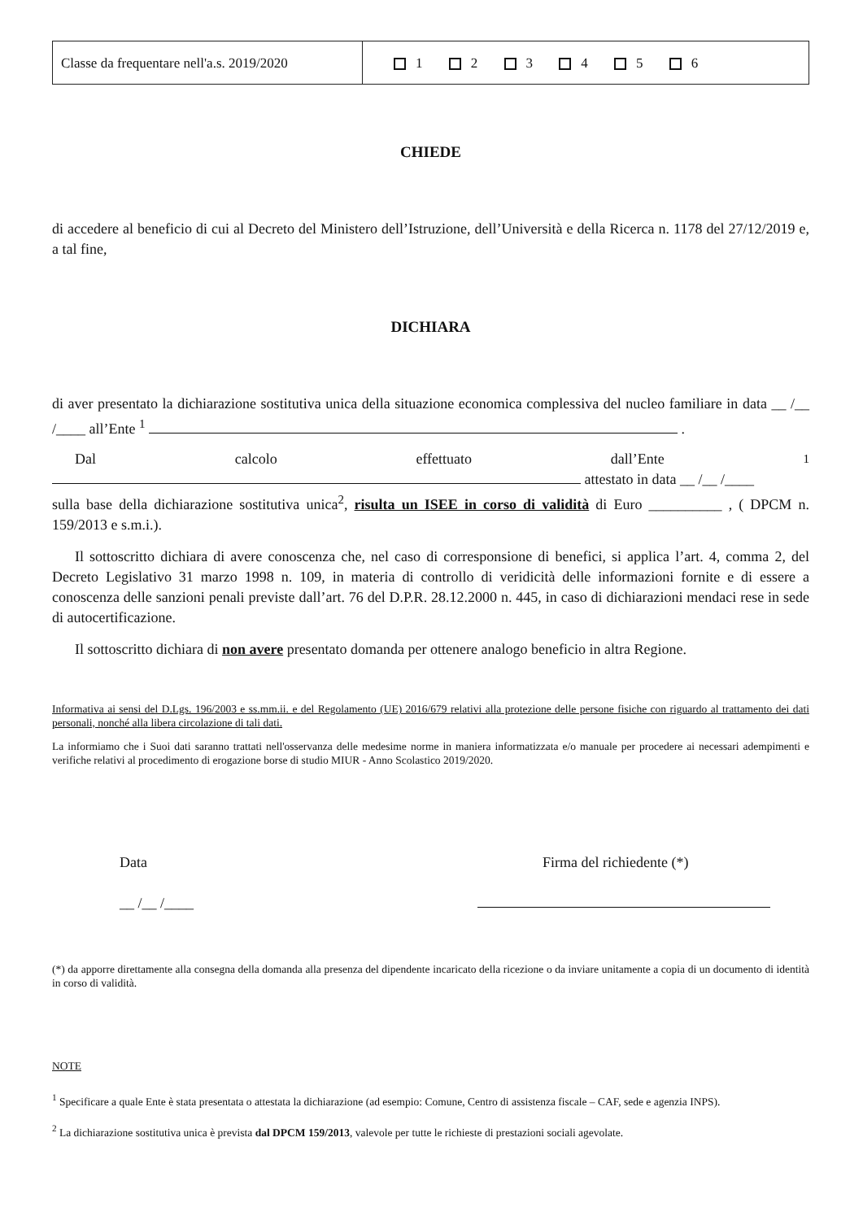| Classe da frequentare nell'a.s. 2019/2020 | 1 2 3 4 5 6 |
CHIEDE
di accedere al beneficio di cui al Decreto del Ministero dell’Istruzione, dell’Università e della Ricerca n. 1178 del 27/12/2019 e, a tal fine,
DICHIARA
di aver presentato la dichiarazione sostitutiva unica della situazione economica complessiva del nucleo familiare in data __ /__ /____ all’Ente <sup>1</sup> .
Dal calcolo effettuato dall’Ente <sup>1</sup>
attestato in data __ /__ /____
sulla base della dichiarazione sostitutiva unica<sup>2</sup>, risulta un ISEE in corso di validità di Euro __________ , ( DPCM n. 159/2013 e s.m.i.).
Il sottoscritto dichiara di avere conoscenza che, nel caso di corresponsione di benefici, si applica l’art. 4, comma 2, del Decreto Legislativo 31 marzo 1998 n. 109, in materia di controllo di veridicità delle informazioni fornite e di essere a conoscenza delle sanzioni penali previste dall’art. 76 del D.P.R. 28.12.2000 n. 445, in caso di dichiarazioni mendaci rese in sede di autocertificazione.
Il sottoscritto dichiara di non avere presentato domanda per ottenere analogo beneficio in altra Regione.
Informativa ai sensi del D.Lgs. 196/2003 e ss.mm.ii. e del Regolamento (UE) 2016/679 relativi alla protezione delle persone fisiche con riguardo al trattamento dei dati personali, nonché alla libera circolazione di tali dati.
La informiamo che i Suoi dati saranno trattati nell'osservanza delle medesime norme in maniera informatizzata e/o manuale per procedere ai necessari adempimenti e verifiche relativi al procedimento di erogazione borse di studio MIUR - Anno Scolastico 2019/2020.
Data
__ /__ /____
Firma del richiedente (*)
(*) da apporre direttamente alla consegna della domanda alla presenza del dipendente incaricato della ricezione o da inviare unitamente a copia di un documento di identità in corso di validità.
NOTE
<sup>1</sup> Specificare a quale Ente è stata presentata o attestata la dichiarazione (ad esempio: Comune, Centro di assistenza fiscale – CAF, sede e agenzia INPS).
<sup>2</sup> La dichiarazione sostitutiva unica è prevista dal DPCM 159/2013, valevole per tutte le richieste di prestazioni sociali agevolate.